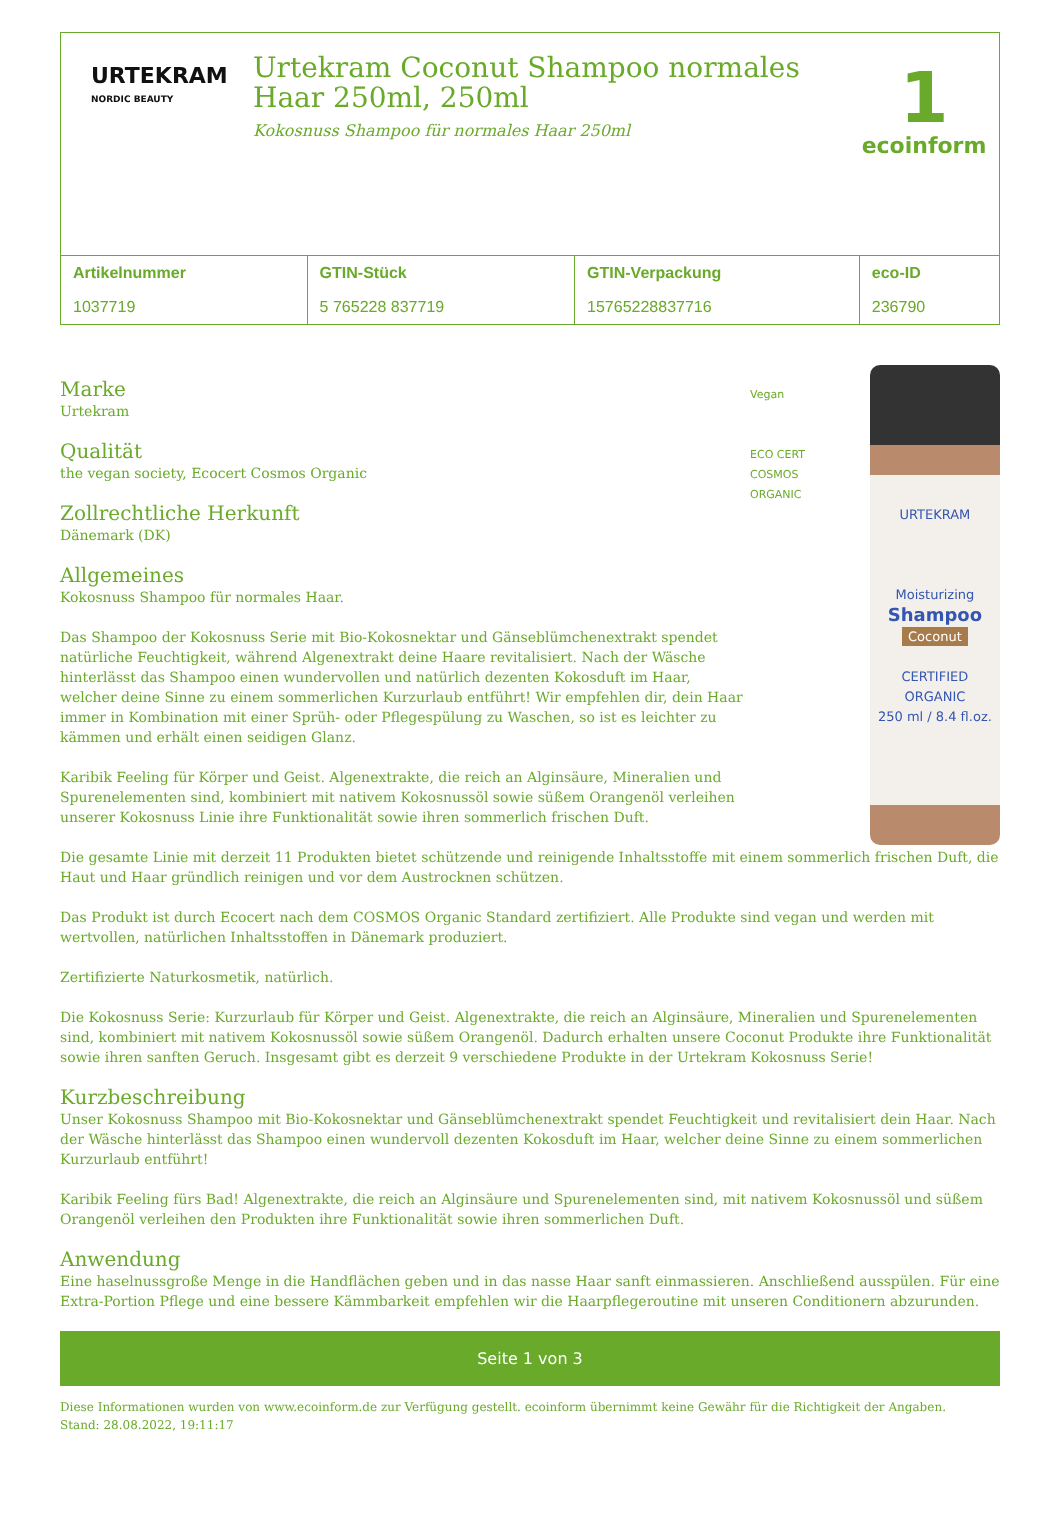URTEKRAM
NORDIC BEAUTY
Urtekram Coconut Shampoo normales Haar 250ml, 250ml
Kokosnuss Shampoo für normales Haar 250ml
1
ecoinform
| Artikelnummer | GTIN-Stück | GTIN-Verpackung | eco-ID |
| --- | --- | --- | --- |
| 1037719 | 5 765228 837719 | 15765228837716 | 236790 |
Marke
Urtekram
Qualität
the vegan society, Ecocert Cosmos Organic
Zollrechtliche Herkunft
Dänemark (DK)
Allgemeines
Kokosnuss Shampoo für normales Haar.
Das Shampoo der Kokosnuss Serie mit Bio-Kokosnektar und Gänseblümchenextrakt spendet natürliche Feuchtigkeit, während Algenextrakt deine Haare revitalisiert. Nach der Wäsche hinterlässt das Shampoo einen wundervollen und natürlich dezenten Kokosduft im Haar, welcher deine Sinne zu einem sommerlichen Kurzurlaub entführt! Wir empfehlen dir, dein Haar immer in Kombination mit einer Sprüh- oder Pflegespülung zu Waschen, so ist es leichter zu kämmen und erhält einen seidigen Glanz.
Karibik Feeling für Körper und Geist. Algenextrakte, die reich an Alginsäure, Mineralien und Spurenelementen sind, kombiniert mit nativem Kokosnussöl sowie süßem Orangenöl verleihen unserer Kokosnuss Linie ihre Funktionalität sowie ihren sommerlich frischen Duft.
Vegan
ECO CERT
COSMOS ORGANIC
URTEKRAM
Moisturizing
Shampoo
Coconut
CERTIFIED ORGANIC
250 ml / 8.4 fl.oz.
Die gesamte Linie mit derzeit 11 Produkten bietet schützende und reinigende Inhaltsstoffe mit einem sommerlich frischen Duft, die Haut und Haar gründlich reinigen und vor dem Austrocknen schützen.
Das Produkt ist durch Ecocert nach dem COSMOS Organic Standard zertifiziert. Alle Produkte sind vegan und werden mit wertvollen, natürlichen Inhaltsstoffen in Dänemark produziert.
Zertifizierte Naturkosmetik, natürlich.
Die Kokosnuss Serie: Kurzurlaub für Körper und Geist. Algenextrakte, die reich an Alginsäure, Mineralien und Spurenelementen sind, kombiniert mit nativem Kokosnussöl sowie süßem Orangenöl. Dadurch erhalten unsere Coconut Produkte ihre Funktionalität sowie ihren sanften Geruch. Insgesamt gibt es derzeit 9 verschiedene Produkte in der Urtekram Kokosnuss Serie!
Kurzbeschreibung
Unser Kokosnuss Shampoo mit Bio-Kokosnektar und Gänseblümchenextrakt spendet Feuchtigkeit und revitalisiert dein Haar. Nach der Wäsche hinterlässt das Shampoo einen wundervoll dezenten Kokosduft im Haar, welcher deine Sinne zu einem sommerlichen Kurzurlaub entführt!
Karibik Feeling fürs Bad! Algenextrakte, die reich an Alginsäure und Spurenelementen sind, mit nativem Kokosnussöl und süßem Orangenöl verleihen den Produkten ihre Funktionalität sowie ihren sommerlichen Duft.
Anwendung
Eine haselnussgroße Menge in die Handflächen geben und in das nasse Haar sanft einmassieren. Anschließend ausspülen. Für eine Extra-Portion Pflege und eine bessere Kämmbarkeit empfehlen wir die Haarpflegeroutine mit unseren Conditionern abzurunden.
Seite 1 von 3
Diese Informationen wurden von www.ecoinform.de zur Verfügung gestellt. ecoinform übernimmt keine Gewähr für die Richtigkeit der Angaben.
Stand: 28.08.2022, 19:11:17